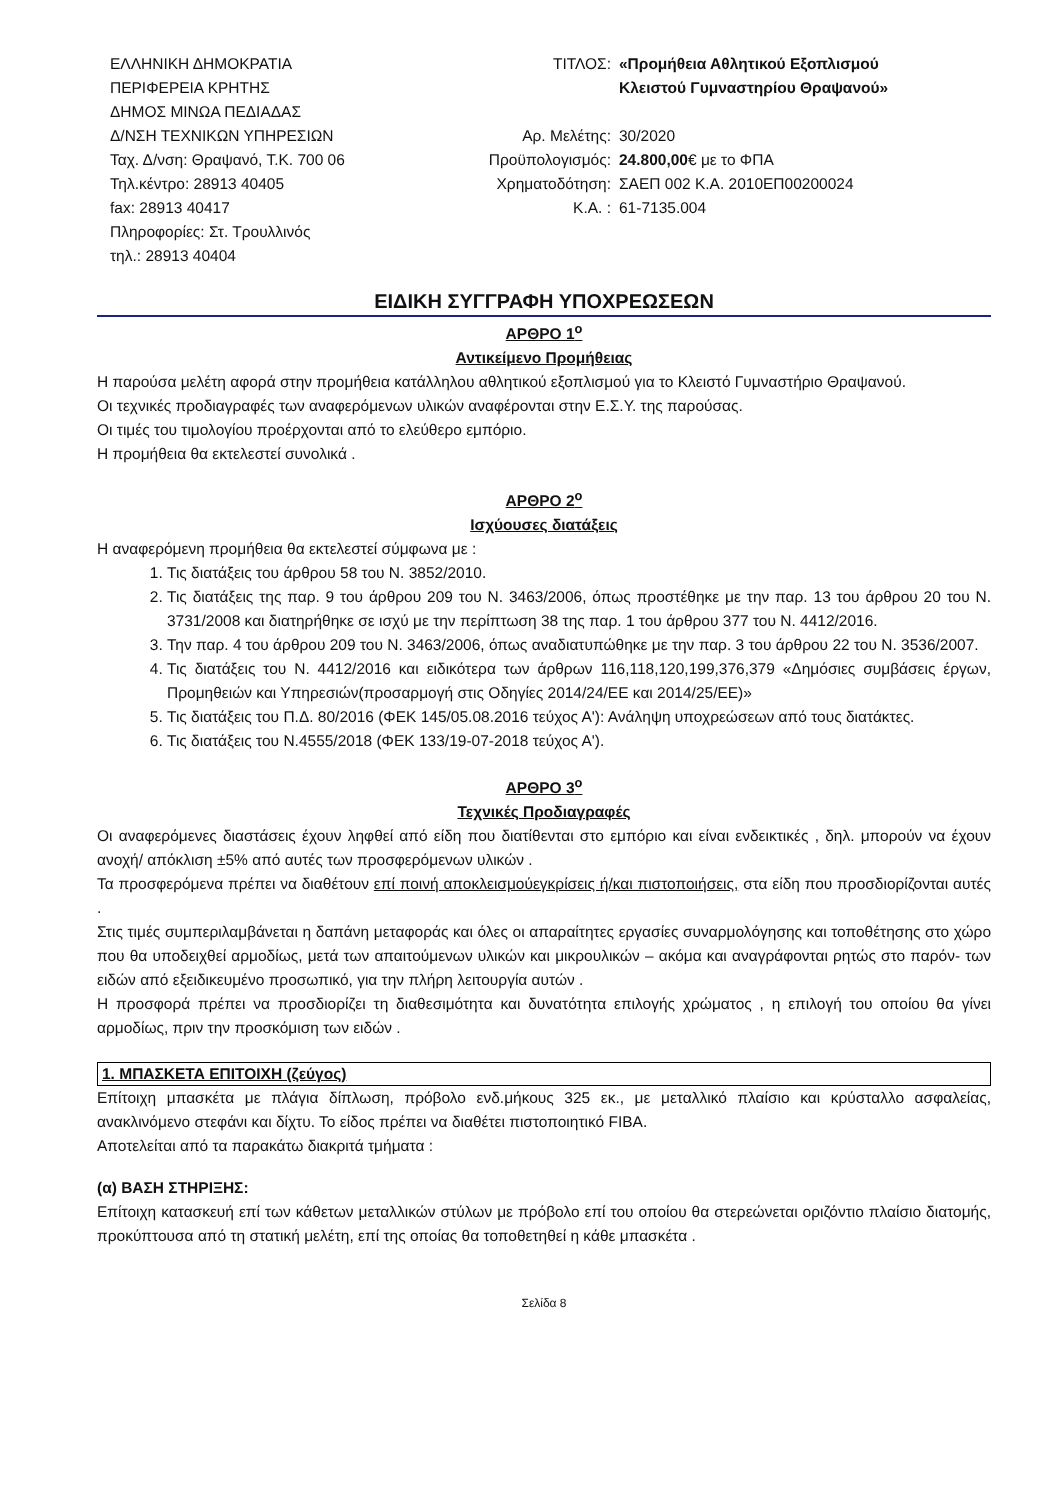ΕΛΛΗΝΙΚΗ ΔΗΜΟΚΡΑΤΙΑ
ΠΕΡΙΦΕΡΕΙΑ ΚΡΗΤΗΣ
ΔΗΜΟΣ ΜΙΝΩΑ ΠΕΔΙΑΔΑΣ
Δ/ΝΣΗ ΤΕΧΝΙΚΩΝ ΥΠΗΡΕΣΙΩΝ
Ταχ. Δ/νση: Θραψανό, Τ.Κ. 700 06
Τηλ.κέντρο: 28913 40405
fax: 28913 40417
Πληροφορίες: Στ. Τρουλλινός
τηλ.: 28913 40404
ΤΙΤΛΟΣ: «Προμήθεια Αθλητικού Εξοπλισμού
Κλειστού Γυμναστηρίου Θραψανού»
Αρ. Μελέτης: 30/2020
Προϋπολογισμός: 24.800,00€ με το ΦΠΑ
Χρηματοδότηση: ΣΑΕΠ 002 Κ.Α. 2010ΕΠ00200024
Κ.Α. : 61-7135.004
ΕΙΔΙΚΗ ΣΥΓΓΡΑΦΗ ΥΠΟΧΡΕΩΣΕΩΝ
ΑΡΘΡΟ 1<sup>ο</sup>
Αντικείμενο Προμήθειας
Η παρούσα μελέτη αφορά στην προμήθεια κατάλληλου αθλητικού εξοπλισμού για το Κλειστό Γυμναστήριο Θραψανού.
Οι τεχνικές προδιαγραφές των αναφερόμενων υλικών αναφέρονται στην Ε.Σ.Υ. της παρούσας.
Οι τιμές του τιμολογίου προέρχονται από το ελεύθερο εμπόριο.
Η προμήθεια θα εκτελεστεί συνολικά .
ΑΡΘΡΟ 2<sup>ο</sup>
Ισχύουσες διατάξεις
Η αναφερόμενη προμήθεια θα εκτελεστεί σύμφωνα με :
1. Τις διατάξεις του άρθρου 58 του Ν. 3852/2010.
2. Τις διατάξεις της παρ. 9 του άρθρου 209 του Ν. 3463/2006, όπως προστέθηκε με την παρ. 13 του άρθρου 20 του Ν. 3731/2008 και διατηρήθηκε σε ισχύ με την περίπτωση 38 της παρ. 1 του άρθρου 377 του Ν. 4412/2016.
3. Την παρ. 4 του άρθρου 209 του Ν. 3463/2006, όπως αναδιατυπώθηκε με την παρ. 3 του άρθρου 22 του Ν. 3536/2007.
4. Τις διατάξεις του Ν. 4412/2016 και ειδικότερα των άρθρων 116,118,120,199,376,379 «Δημόσιες συμβάσεις έργων, Προμηθειών και Υπηρεσιών(προσαρμογή στις Οδηγίες 2014/24/ΕΕ και 2014/25/ΕΕ)»
5. Τις διατάξεις του Π.Δ. 80/2016 (ΦΕΚ 145/05.08.2016 τεύχος Α'): Ανάληψη υποχρεώσεων από τους διατάκτες.
6. Τις διατάξεις του Ν.4555/2018 (ΦΕΚ 133/19-07-2018 τεύχος Α').
ΑΡΘΡΟ 3<sup>ο</sup>
Τεχνικές Προδιαγραφές
Οι αναφερόμενες διαστάσεις έχουν ληφθεί από είδη που διατίθενται στο εμπόριο και είναι ενδεικτικές , δηλ. μπορούν να έχουν ανοχή/ απόκλιση ±5% από αυτές των προσφερόμενων υλικών .
Τα προσφερόμενα πρέπει να διαθέτουν επί ποινή αποκλεισμούεγκρίσεις ή/και πιστοποιήσεις, στα είδη που προσδιορίζονται αυτές .
Στις τιμές συμπεριλαμβάνεται η δαπάνη μεταφοράς και όλες οι απαραίτητες εργασίες συναρμολόγησης και τοποθέτησης στο χώρο που θα υποδειχθεί αρμοδίως, μετά των απαιτούμενων υλικών και μικρουλικών – ακόμα και αναγράφονται ρητώς στο παρόν- των ειδών από εξειδικευμένο προσωπικό, για την πλήρη λειτουργία αυτών .
Η προσφορά πρέπει να προσδιορίζει τη διαθεσιμότητα και δυνατότητα επιλογής χρώματος , η επιλογή του οποίου θα γίνει αρμοδίως, πριν την προσκόμιση των ειδών .
1. ΜΠΑΣΚΕΤΑ ΕΠΙΤΟΙΧΗ (ζεύγος)
Επίτοιχη μπασκέτα με πλάγια δίπλωση, πρόβολο ενδ.μήκους 325 εκ., με μεταλλικό πλαίσιο και κρύσταλλο ασφαλείας, ανακλινόμενο στεφάνι και δίχτυ. Το είδος πρέπει να διαθέτει πιστοποιητικό FIBA.
Αποτελείται από τα παρακάτω διακριτά τμήματα :
(α) ΒΑΣΗ ΣΤΗΡΙΞΗΣ:
Επίτοιχη κατασκευή επί των κάθετων μεταλλικών στύλων με πρόβολο επί του οποίου θα στερεώνεται οριζόντιο πλαίσιο διατομής, προκύπτουσα από τη στατική μελέτη, επί της οποίας θα τοποθετηθεί η κάθε μπασκέτα .
Σελίδα 8